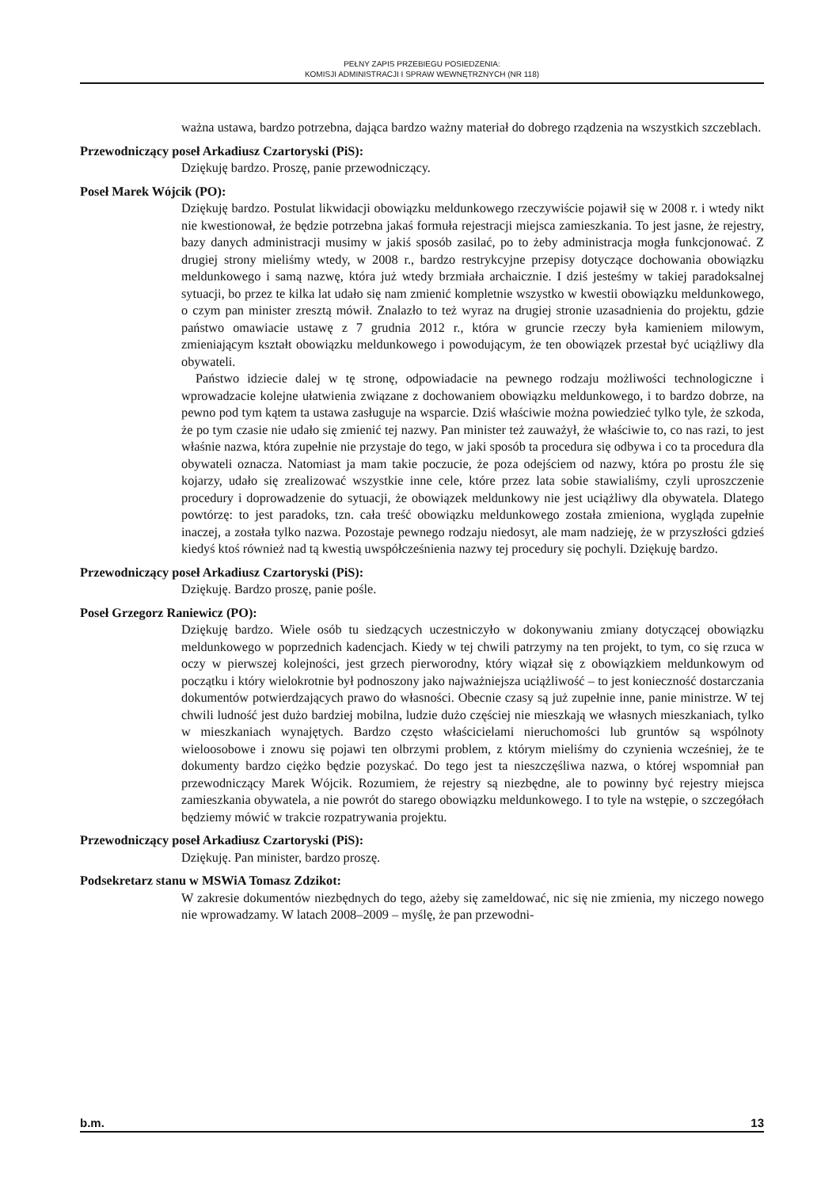PEŁNY ZAPIS PRZEBIEGU POSIEDZENIA:
KOMISJI ADMINISTRACJI I SPRAW WEWNĘTRZNYCH (NR 118)
ważna ustawa, bardzo potrzebna, dająca bardzo ważny materiał do dobrego rządzenia na wszystkich szczeblach.
Przewodniczący poseł Arkadiusz Czartoryski (PiS):
Dziękuję bardzo. Proszę, panie przewodniczący.
Poseł Marek Wójcik (PO):
Dziękuję bardzo. Postulat likwidacji obowiązku meldunkowego rzeczywiście pojawił się w 2008 r. i wtedy nikt nie kwestionował, że będzie potrzebna jakaś formuła rejestracji miejsca zamieszkania. To jest jasne, że rejestry, bazy danych administracji musimy w jakiś sposób zasilać, po to żeby administracja mogła funkcjonować. Z drugiej strony mieliśmy wtedy, w 2008 r., bardzo restrykcyjne przepisy dotyczące dochowania obowiązku meldunkowego i samą nazwę, która już wtedy brzmiała archaicznie. I dziś jesteśmy w takiej paradoksalnej sytuacji, bo przez te kilka lat udało się nam zmienić kompletnie wszystko w kwestii obowiązku meldunkowego, o czym pan minister zresztą mówił. Znalazło to też wyraz na drugiej stronie uzasadnienia do projektu, gdzie państwo omawiacie ustawę z 7 grudnia 2012 r., która w gruncie rzeczy była kamieniem milowym, zmieniającym kształt obowiązku meldunkowego i powodującym, że ten obowiązek przestał być uciążliwy dla obywateli.
Państwo idziecie dalej w tę stronę, odpowiadacie na pewnego rodzaju możliwości technologiczne i wprowadzacie kolejne ułatwienia związane z dochowaniem obowiązku meldunkowego, i to bardzo dobrze, na pewno pod tym kątem ta ustawa zasługuje na wsparcie. Dziś właściwie można powiedzieć tylko tyle, że szkoda, że po tym czasie nie udało się zmienić tej nazwy. Pan minister też zauważył, że właściwie to, co nas razi, to jest właśnie nazwa, która zupełnie nie przystaje do tego, w jaki sposób ta procedura się odbywa i co ta procedura dla obywateli oznacza. Natomiast ja mam takie poczucie, że poza odejściem od nazwy, która po prostu źle się kojarzy, udało się zrealizować wszystkie inne cele, które przez lata sobie stawialiśmy, czyli uproszczenie procedury i doprowadzenie do sytuacji, że obowiązek meldunkowy nie jest uciążliwy dla obywatela. Dlatego powtórzę: to jest paradoks, tzn. cała treść obowiązku meldunkowego została zmieniona, wygląda zupełnie inaczej, a została tylko nazwa. Pozostaje pewnego rodzaju niedosyt, ale mam nadzieję, że w przyszłości gdzieś kiedyś ktoś również nad tą kwestią uwspółcześnienia nazwy tej procedury się pochyli. Dziękuję bardzo.
Przewodniczący poseł Arkadiusz Czartoryski (PiS):
Dziękuję. Bardzo proszę, panie pośle.
Poseł Grzegorz Raniewicz (PO):
Dziękuję bardzo. Wiele osób tu siedzących uczestniczyło w dokonywaniu zmiany dotyczącej obowiązku meldunkowego w poprzednich kadencjach. Kiedy w tej chwili patrzymy na ten projekt, to tym, co się rzuca w oczy w pierwszej kolejności, jest grzech pierworodny, który wiązał się z obowiązkiem meldunkowym od początku i który wielokrotnie był podnoszony jako najważniejsza uciążliwość – to jest konieczność dostarczania dokumentów potwierdzających prawo do własności. Obecnie czasy są już zupełnie inne, panie ministrze. W tej chwili ludność jest dużo bardziej mobilna, ludzie dużo częściej nie mieszkają we własnych mieszkaniach, tylko w mieszkaniach wynajętych. Bardzo często właścicielami nieruchomości lub gruntów są wspólnoty wieloosobowe i znowu się pojawi ten olbrzymi problem, z którym mieliśmy do czynienia wcześniej, że te dokumenty bardzo ciężko będzie pozyskać. Do tego jest ta nieszczęśliwa nazwa, o której wspomniał pan przewodniczący Marek Wójcik. Rozumiem, że rejestry są niezbędne, ale to powinny być rejestry miejsca zamieszkania obywatela, a nie powrót do starego obowiązku meldunkowego. I to tyle na wstępie, o szczegółach będziemy mówić w trakcie rozpatrywania projektu.
Przewodniczący poseł Arkadiusz Czartoryski (PiS):
Dziękuję. Pan minister, bardzo proszę.
Podsekretarz stanu w MSWiA Tomasz Zdzikot:
W zakresie dokumentów niezbędnych do tego, ażeby się zameldować, nic się nie zmienia, my niczego nowego nie wprowadzamy. W latach 2008–2009 – myślę, że pan przewodni-
b.m. 13